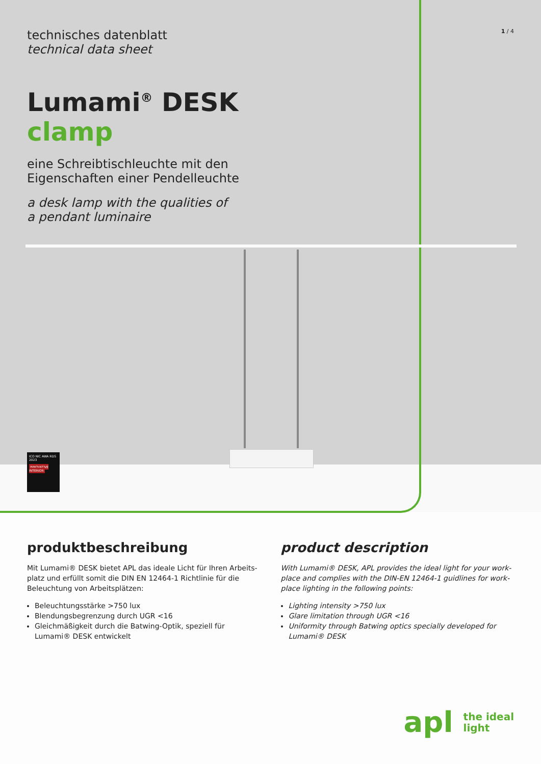1 / 4
technisches datenblatt
technical data sheet
Lumami<sup>®</sup> DESK
clamp
eine Schreibtischleuchte mit den
Eigenschaften einer Pendelleuchte
a desk lamp with the qualities of
a pendant luminaire
ICO NIC AWA RDS 2023
INNOVATIVE INTERIOR
produktbeschreibung
Mit Lumami® DESK bietet APL das ideale Licht für Ihren Arbeits-platz und erfüllt somit die DIN EN 12464-1 Richtlinie für die Beleuchtung von Arbeitsplätzen:
Beleuchtungsstärke >750 lux
Blendungsbegrenzung durch UGR <16
Gleichmäßigkeit durch die Batwing-Optik, speziell für Lumami® DESK entwickelt
product description
With Lumami® DESK, APL provides the ideal light for your work-place and complies with the DIN-EN 12464-1 guidlines for work-place lighting in the following points:
Lighting intensity >750 lux
Glare limitation through UGR <16
Uniformity through Batwing optics specially developed for Lumami® DESK
apl the ideal
light